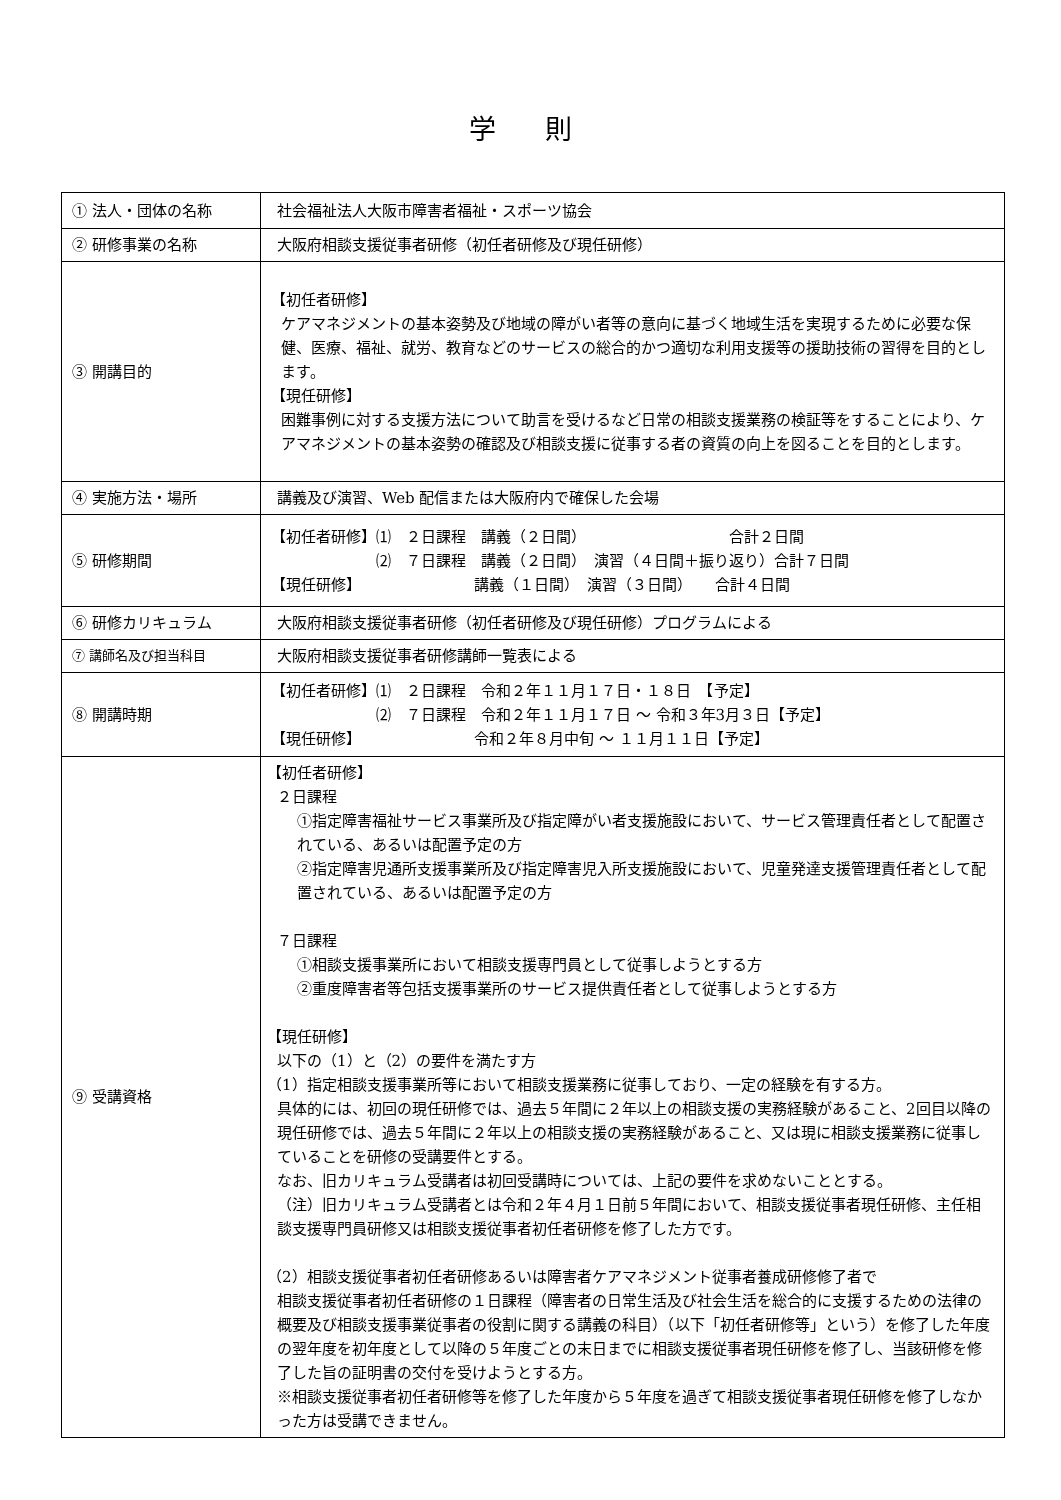学 則
| ① 法人・団体の名称 | 社会福祉法人大阪市障害者福祉・スポーツ協会 |
| ② 研修事業の名称 | 大阪府相談支援従事者研修（初任者研修及び現任研修） |
| ③ 開講目的 | 【初任者研修】 ケアマネジメントの基本姿勢及び地域の障がい者等の意向に基づく地域生活を実現するために必要な保健、医療、福祉、就労、教育などのサービスの総合的かつ適切な利用支援等の援助技術の習得を目的とします。 【現任研修】 困難事例に対する支援方法について助言を受けるなど日常の相談支援業務の検証等をすることにより、ケアマネジメントの基本姿勢の確認及び相談支援に従事する者の資質の向上を図ることを目的とします。 |
| ④ 実施方法・場所 | 講義及び演習、Web 配信または大阪府内で確保した会場 |
| ⑤ 研修期間 | 【初任者研修】⑴ ２日課程 講義（２日間） 合計２日間 ⑵ ７日課程 講義（２日間） 演習（４日間＋振り返り）合計７日間 【現任研修】 講義（１日間） 演習（３日間） 合計４日間 |
| ⑥ 研修カリキュラム | 大阪府相談支援従事者研修（初任者研修及び現任研修）プログラムによる |
| ⑦ 講師名及び担当科目 | 大阪府相談支援従事者研修講師一覧表による |
| ⑧ 開講時期 | 【初任者研修】⑴ ２日課程 令和２年１１月１７日・１８日 【予定】 ⑵ ７日課程 令和２年１１月１７日 ～ 令和３年3月３日【予定】 【現任研修】 令和２年８月中旬 ～ １１月１１日【予定】 |
| ⑨ 受講資格 | 【初任者研修】 ２日課程 ①指定障害福祉サービス事業所及び指定障がい者支援施設において、サービス管理責任者として配置されている、あるいは配置予定の方 ②指定障害児通所支援事業所及び指定障害児入所支援施設において、児童発達支援管理責任者として配置されている、あるいは配置予定の方 ７日課程 ①相談支援事業所において相談支援専門員として従事しようとする方 ②重度障害者等包括支援事業所のサービス提供責任者として従事しようとする方 【現任研修】 以下の（1）と（2）の要件を満たす方 （1）指定相談支援事業所等において相談支援業務に従事しており、一定の経験を有する方。 具体的には、初回の現任研修では、過去５年間に２年以上の相談支援の実務経験があること、2回目以降の現任研修では、過去５年間に２年以上の相談支援の実務経験があること、又は現に相談支援業務に従事していることを研修の受講要件とする。 なお、旧カリキュラム受講者は初回受講時については、上記の要件を求めないこととする。 （注）旧カリキュラム受講者とは令和２年４月１日前５年間において、相談支援従事者現任研修、主任相談支援専門員研修又は相談支援従事者初任者研修を修了した方です。 （2）相談支援従事者初任者研修あるいは障害者ケアマネジメント従事者養成研修修了者で 相談支援従事者初任者研修の１日課程（障害者の日常生活及び社会生活を総合的に支援するための法律の概要及び相談支援事業従事者の役割に関する講義の科目）（以下「初任者研修等」という）を修了した年度の翌年度を初年度として以降の５年度ごとの末日までに相談支援従事者現任研修を修了し、当該研修を修了した旨の証明書の交付を受けようとする方。 ※相談支援従事者初任者研修等を修了した年度から５年度を過ぎて相談支援従事者現任研修を修了しなかった方は受講できません。 |